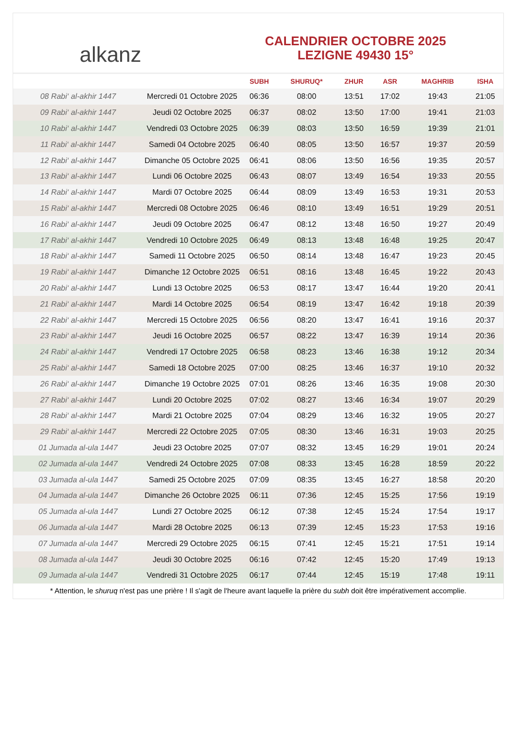alkanz
CALENDRIER OCTOBRE 2025
LEZIGNE 49430 15°
| | | SUBH | SHURUQ* | ZHUR | ASR | MAGHRIB | ISHA |
| --- | --- | --- | --- | --- | --- | --- | --- |
| 08 Rabi‘ al-akhir 1447 | Mercredi 01 Octobre 2025 | 06:36 | 08:00 | 13:51 | 17:02 | 19:43 | 21:05 |
| 09 Rabi‘ al-akhir 1447 | Jeudi 02 Octobre 2025 | 06:37 | 08:02 | 13:50 | 17:00 | 19:41 | 21:03 |
| 10 Rabi‘ al-akhir 1447 | Vendredi 03 Octobre 2025 | 06:39 | 08:03 | 13:50 | 16:59 | 19:39 | 21:01 |
| 11 Rabi‘ al-akhir 1447 | Samedi 04 Octobre 2025 | 06:40 | 08:05 | 13:50 | 16:57 | 19:37 | 20:59 |
| 12 Rabi‘ al-akhir 1447 | Dimanche 05 Octobre 2025 | 06:41 | 08:06 | 13:50 | 16:56 | 19:35 | 20:57 |
| 13 Rabi‘ al-akhir 1447 | Lundi 06 Octobre 2025 | 06:43 | 08:07 | 13:49 | 16:54 | 19:33 | 20:55 |
| 14 Rabi‘ al-akhir 1447 | Mardi 07 Octobre 2025 | 06:44 | 08:09 | 13:49 | 16:53 | 19:31 | 20:53 |
| 15 Rabi‘ al-akhir 1447 | Mercredi 08 Octobre 2025 | 06:46 | 08:10 | 13:49 | 16:51 | 19:29 | 20:51 |
| 16 Rabi‘ al-akhir 1447 | Jeudi 09 Octobre 2025 | 06:47 | 08:12 | 13:48 | 16:50 | 19:27 | 20:49 |
| 17 Rabi‘ al-akhir 1447 | Vendredi 10 Octobre 2025 | 06:49 | 08:13 | 13:48 | 16:48 | 19:25 | 20:47 |
| 18 Rabi‘ al-akhir 1447 | Samedi 11 Octobre 2025 | 06:50 | 08:14 | 13:48 | 16:47 | 19:23 | 20:45 |
| 19 Rabi‘ al-akhir 1447 | Dimanche 12 Octobre 2025 | 06:51 | 08:16 | 13:48 | 16:45 | 19:22 | 20:43 |
| 20 Rabi‘ al-akhir 1447 | Lundi 13 Octobre 2025 | 06:53 | 08:17 | 13:47 | 16:44 | 19:20 | 20:41 |
| 21 Rabi‘ al-akhir 1447 | Mardi 14 Octobre 2025 | 06:54 | 08:19 | 13:47 | 16:42 | 19:18 | 20:39 |
| 22 Rabi‘ al-akhir 1447 | Mercredi 15 Octobre 2025 | 06:56 | 08:20 | 13:47 | 16:41 | 19:16 | 20:37 |
| 23 Rabi‘ al-akhir 1447 | Jeudi 16 Octobre 2025 | 06:57 | 08:22 | 13:47 | 16:39 | 19:14 | 20:36 |
| 24 Rabi‘ al-akhir 1447 | Vendredi 17 Octobre 2025 | 06:58 | 08:23 | 13:46 | 16:38 | 19:12 | 20:34 |
| 25 Rabi‘ al-akhir 1447 | Samedi 18 Octobre 2025 | 07:00 | 08:25 | 13:46 | 16:37 | 19:10 | 20:32 |
| 26 Rabi‘ al-akhir 1447 | Dimanche 19 Octobre 2025 | 07:01 | 08:26 | 13:46 | 16:35 | 19:08 | 20:30 |
| 27 Rabi‘ al-akhir 1447 | Lundi 20 Octobre 2025 | 07:02 | 08:27 | 13:46 | 16:34 | 19:07 | 20:29 |
| 28 Rabi‘ al-akhir 1447 | Mardi 21 Octobre 2025 | 07:04 | 08:29 | 13:46 | 16:32 | 19:05 | 20:27 |
| 29 Rabi‘ al-akhir 1447 | Mercredi 22 Octobre 2025 | 07:05 | 08:30 | 13:46 | 16:31 | 19:03 | 20:25 |
| 01 Jumada al-ula 1447 | Jeudi 23 Octobre 2025 | 07:07 | 08:32 | 13:45 | 16:29 | 19:01 | 20:24 |
| 02 Jumada al-ula 1447 | Vendredi 24 Octobre 2025 | 07:08 | 08:33 | 13:45 | 16:28 | 18:59 | 20:22 |
| 03 Jumada al-ula 1447 | Samedi 25 Octobre 2025 | 07:09 | 08:35 | 13:45 | 16:27 | 18:58 | 20:20 |
| 04 Jumada al-ula 1447 | Dimanche 26 Octobre 2025 | 06:11 | 07:36 | 12:45 | 15:25 | 17:56 | 19:19 |
| 05 Jumada al-ula 1447 | Lundi 27 Octobre 2025 | 06:12 | 07:38 | 12:45 | 15:24 | 17:54 | 19:17 |
| 06 Jumada al-ula 1447 | Mardi 28 Octobre 2025 | 06:13 | 07:39 | 12:45 | 15:23 | 17:53 | 19:16 |
| 07 Jumada al-ula 1447 | Mercredi 29 Octobre 2025 | 06:15 | 07:41 | 12:45 | 15:21 | 17:51 | 19:14 |
| 08 Jumada al-ula 1447 | Jeudi 30 Octobre 2025 | 06:16 | 07:42 | 12:45 | 15:20 | 17:49 | 19:13 |
| 09 Jumada al-ula 1447 | Vendredi 31 Octobre 2025 | 06:17 | 07:44 | 12:45 | 15:19 | 17:48 | 19:11 |
* Attention, le shuruq n'est pas une prière ! Il s'agit de l'heure avant laquelle la prière du subh doit être impérativement accomplie.